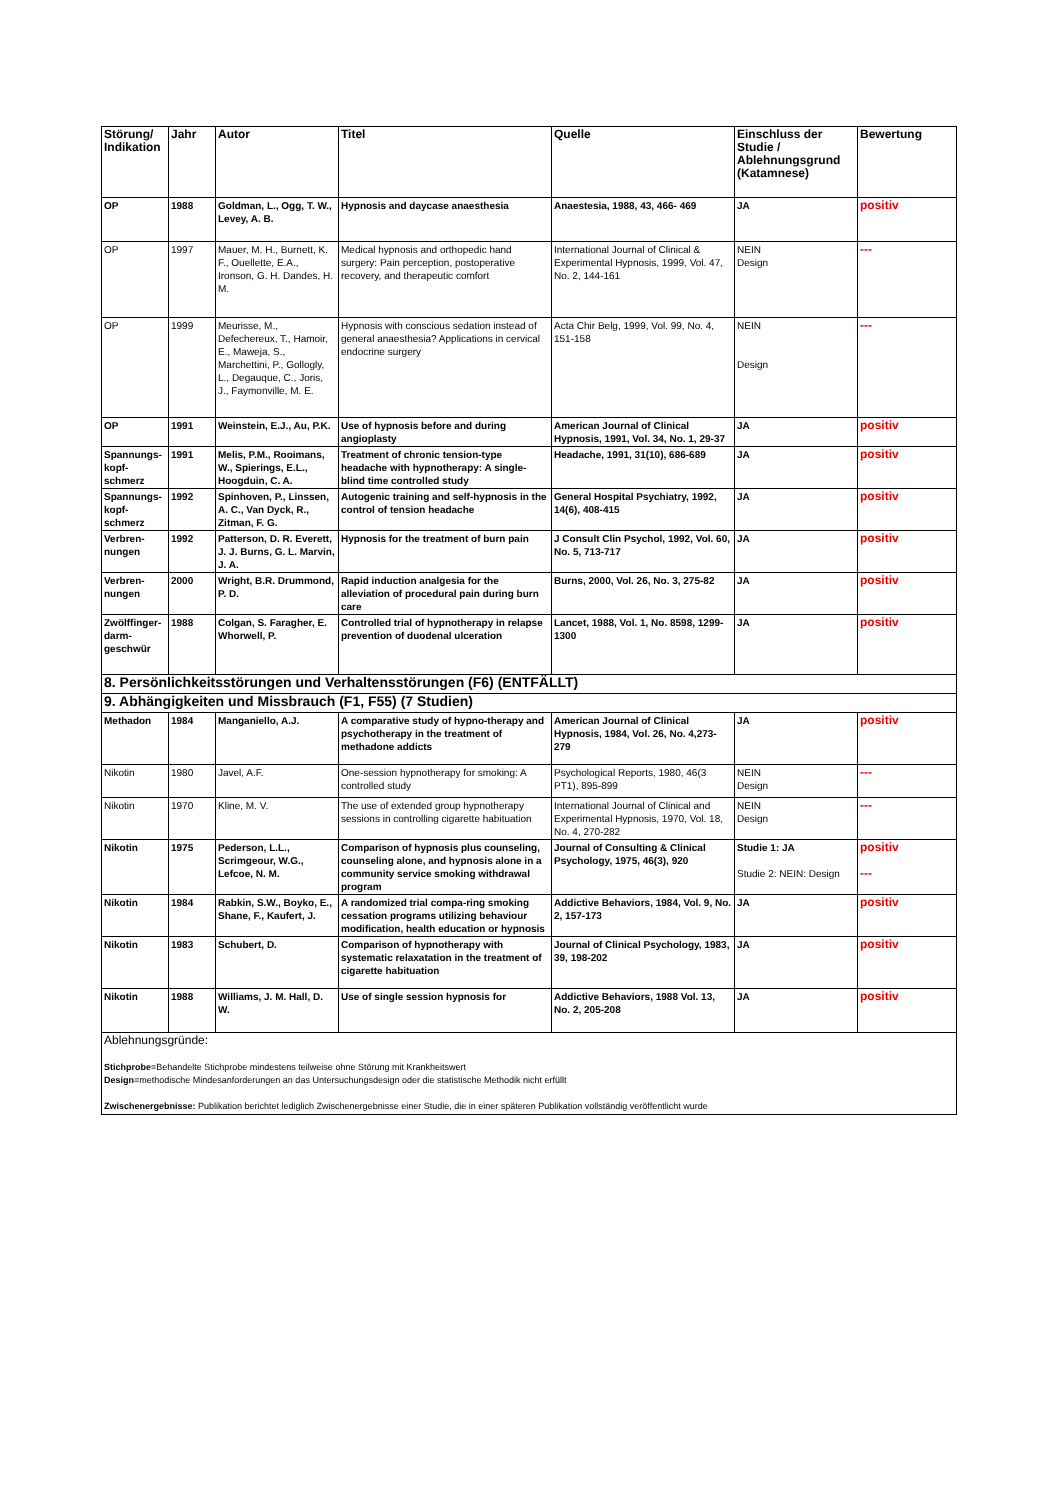| Störung/ Indikation | Jahr | Autor | Titel | Quelle | Einschluss der Studie / Ablehnungsgrund (Katamnese) | Bewertung |
| --- | --- | --- | --- | --- | --- | --- |
| OP | 1988 | Goldman, L., Ogg, T. W., Levey, A. B. | Hypnosis and daycase anaesthesia | Anaestesia, 1988, 43, 466- 469 | JA | positiv |
| OP | 1997 | Mauer, M. H., Burnett, K. F., Ouellette, E.A., Ironson, G. H. Dandes, H. M. | Medical hypnosis and orthopedic hand surgery: Pain perception, postoperative recovery, and therapeutic comfort | International Journal of Clinical & Experimental Hypnosis, 1999, Vol. 47, No. 2, 144-161 | NEIN Design | --- |
| OP | 1999 | Meurisse, M., Defechereux, T., Hamoir, E., Maweja, S., Marchettini, P., Gollogly, L., Degauque, C., Joris, J., Faymonville, M. E. | Hypnosis with conscious sedation instead of general anaesthesia? Applications in cervical endocrine surgery | Acta Chir Belg, 1999, Vol. 99, No. 4, 151-158 | NEIN Design | --- |
| OP | 1991 | Weinstein, E.J., Au, P.K. | Use of hypnosis before and during angioplasty | American Journal of Clinical Hypnosis, 1991, Vol. 34, No. 1, 29-37 | JA | positiv |
| Spannungs-kopf-schmerz | 1991 | Melis, P.M., Rooimans, W., Spierings, E.L., Hoogduin, C. A. | Treatment of chronic tension-type headache with hypnotherapy: A single-blind time controlled study | Headache, 1991, 31(10), 686-689 | JA | positiv |
| Spannungs-kopf-schmerz | 1992 | Spinhoven, P., Linssen, A. C., Van Dyck, R., Zitman, F. G. | Autogenic training and self-hypnosis in the control of tension headache | General Hospital Psychiatry, 1992, 14(6), 408-415 | JA | positiv |
| Verbren-nungen | 1992 | Patterson, D. R. Everett, J. J. Burns, G. L. Marvin, J. A. | Hypnosis for the treatment of burn pain | J Consult Clin Psychol, 1992, Vol. 60, No. 5, 713-717 | JA | positiv |
| Verbren-nungen | 2000 | Wright, B.R. Drummond, P. D. | Rapid induction analgesia for the alleviation of procedural pain during burn care | Burns, 2000, Vol. 26, No. 3, 275-82 | JA | positiv |
| Zwölffinger-darm-geschwür | 1988 | Colgan, S. Faragher, E. Whorwell, P. | Controlled trial of hypnotherapy in relapse prevention of duodenal ulceration | Lancet, 1988, Vol. 1, No. 8598, 1299-1300 | JA | positiv |
| 8. Persönlichkeitsstörungen und Verhaltensstörungen (F6) (ENTFÄLLT) | | | | | | |
| 9. Abhängigkeiten und Missbrauch (F1, F55) (7 Studien) | | | | | | |
| Methadon | 1984 | Manganiello, A.J. | A comparative study of hypno-therapy and psychotherapy in the treatment of methadone addicts | American Journal of Clinical Hypnosis, 1984, Vol. 26, No. 4,273-279 | JA | positiv |
| Nikotin | 1980 | Javel, A.F. | One-session hypnotherapy for smoking: A controlled study | Psychological Reports, 1980, 46(3 PT1), 895-899 | NEIN Design | --- |
| Nikotin | 1970 | Kline, M. V. | The use of extended group hypnotherapy sessions in controlling cigarette habituation | International Journal of Clinical and Experimental Hypnosis, 1970, Vol. 18, No. 4, 270-282 | NEIN Design | --- |
| Nikotin | 1975 | Pederson, L.L., Scrimgeour, W.G., Lefcoe, N. M. | Comparison of hypnosis plus counseling, counseling alone, and hypnosis alone in a community service smoking withdrawal program | Journal of Consulting & Clinical Psychology, 1975, 46(3), 920 | Studie 1: JA Studie 2: NEIN: Design | positiv --- |
| Nikotin | 1984 | Rabkin, S.W., Boyko, E., Shane, F., Kaufert, J. | A randomized trial compa-ring smoking cessation programs utilizing behaviour modification, health education or hypnosis | Addictive Behaviors, 1984, Vol. 9, No. 2, 157-173 | JA | positiv |
| Nikotin | 1983 | Schubert, D. | Comparison of hypnotherapy with systematic relaxatation in the treatment of cigarette habituation | Journal of Clinical Psychology, 1983, 39, 198-202 | JA | positiv |
| Nikotin | 1988 | Williams, J. M. Hall, D. W. | Use of single session hypnosis for | Addictive Behaviors, 1988 Vol. 13, No. 2, 205-208 | JA | positiv |
| Ablehnungsgründe: Stichprobe =Behandelte Stichprobe mindestens teilweise ohne Störung mit Krankheitswert Design =methodische Mindesanforderungen an das Untersuchungsdesign oder die statistische Methodik nicht erfüllt Zwischenergebnisse: Publikation berichtet lediglich Zwischenergebnisse einer Studie, die in einer späteren Publikation vollständig veröffentlicht wurde | | | | | | |